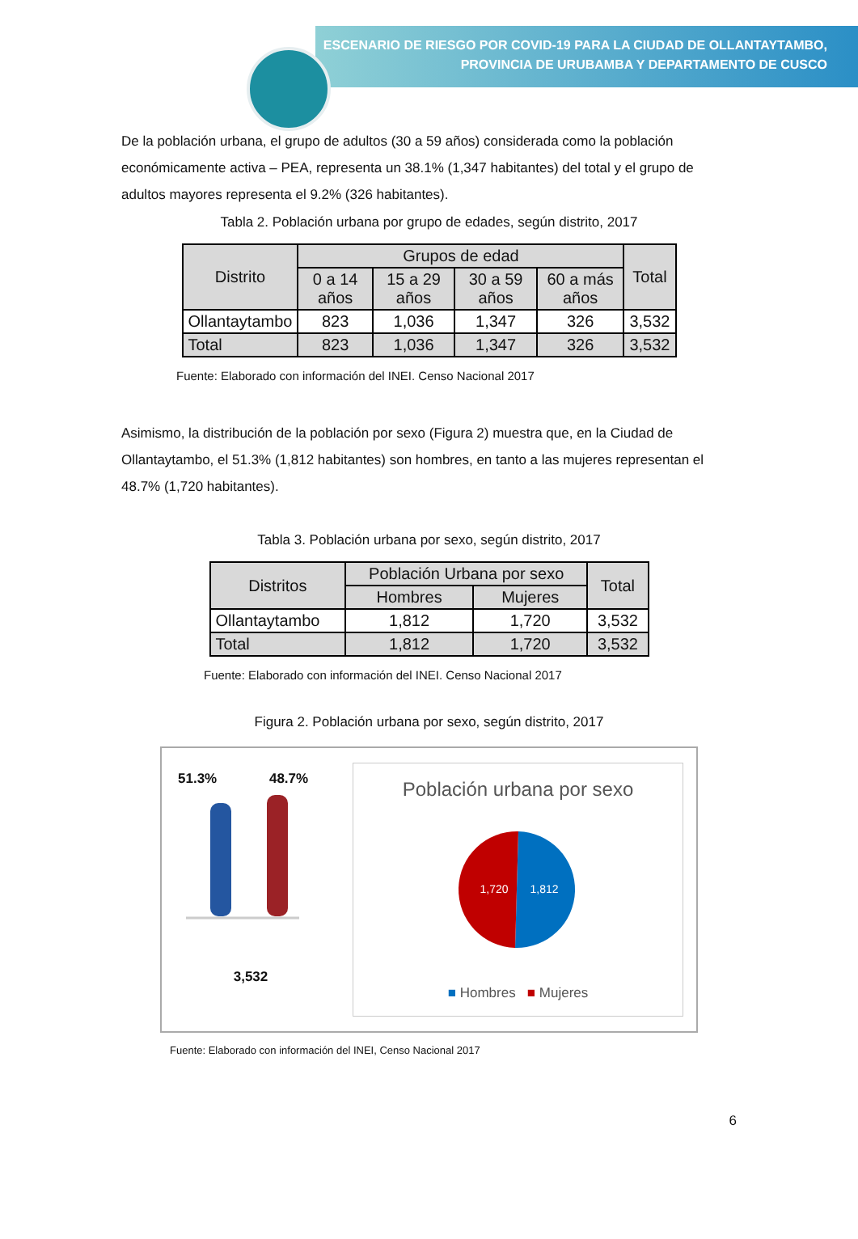ESCENARIO DE RIESGO POR COVID-19 PARA LA CIUDAD DE OLLANTAYTAMBO,
PROVINCIA DE URUBAMBA Y DEPARTAMENTO DE CUSCO
De la población urbana, el grupo de adultos (30 a 59 años) considerada como la población económicamente activa – PEA, representa un 38.1% (1,347 habitantes) del total y el grupo de adultos mayores representa el 9.2% (326 habitantes).
Tabla 2. Población urbana por grupo de edades, según distrito, 2017
| Distrito | Grupos de edad | | | | Total |
| --- | --- | --- | --- | --- | --- |
| | 0 a 14 años | 15 a 29 años | 30 a 59 años | 60 a más años | |
| Ollantaytambo | 823 | 1,036 | 1,347 | 326 | 3,532 |
| Total | 823 | 1,036 | 1,347 | 326 | 3,532 |
Fuente: Elaborado con información del INEI. Censo Nacional 2017
Asimismo, la distribución de la población por sexo (Figura 2) muestra que, en la Ciudad de Ollantaytambo, el 51.3% (1,812 habitantes) son hombres, en tanto a las mujeres representan el 48.7% (1,720 habitantes).
Tabla 3. Población urbana por sexo, según distrito, 2017
| Distritos | Población Urbana por sexo | | Total |
| --- | --- | --- | --- |
| | Hombres | Mujeres | |
| Ollantaytambo | 1,812 | 1,720 | 3,532 |
| Total | 1,812 | 1,720 | 3,532 |
Fuente: Elaborado con información del INEI. Censo Nacional 2017
Figura 2. Población urbana por sexo, según distrito, 2017
51.3% 48.7%
3,532
Población urbana por sexo
1,812
1,720
■ Hombres ■ Mujeres
Fuente: Elaborado con información del INEI, Censo Nacional 2017
6